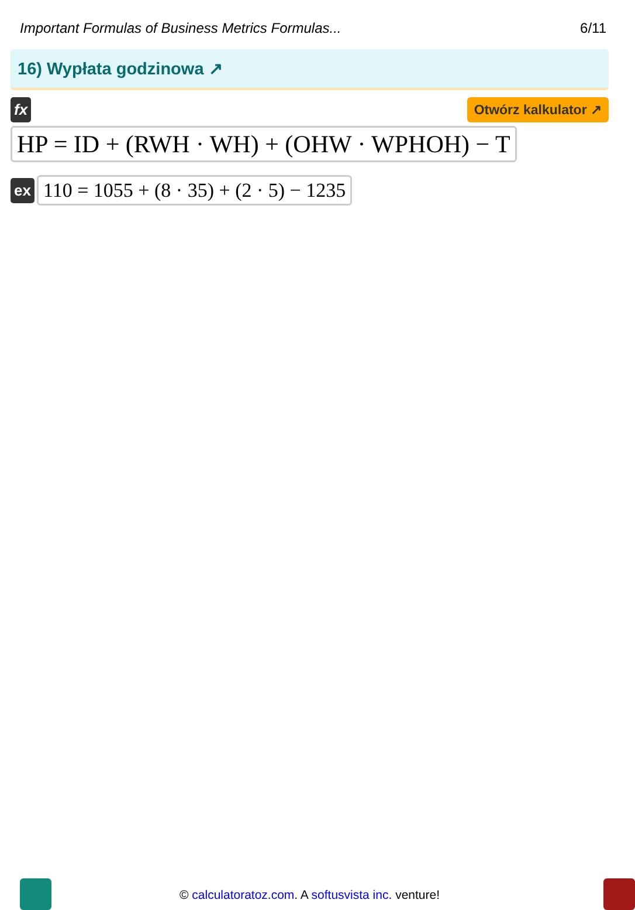Important Formulas of Business Metrics Formulas... 6/11
16) Wypłata godzinowa ↗
fx Otwórz kalkulator ↗
HP = ID + (RWH · WH) + (OHW · WPHOH) − T
ex
110 = 1055 + (8 · 35) + (2 · 5) − 1235
© calculatoratoz.com. A softusvista inc. venture!